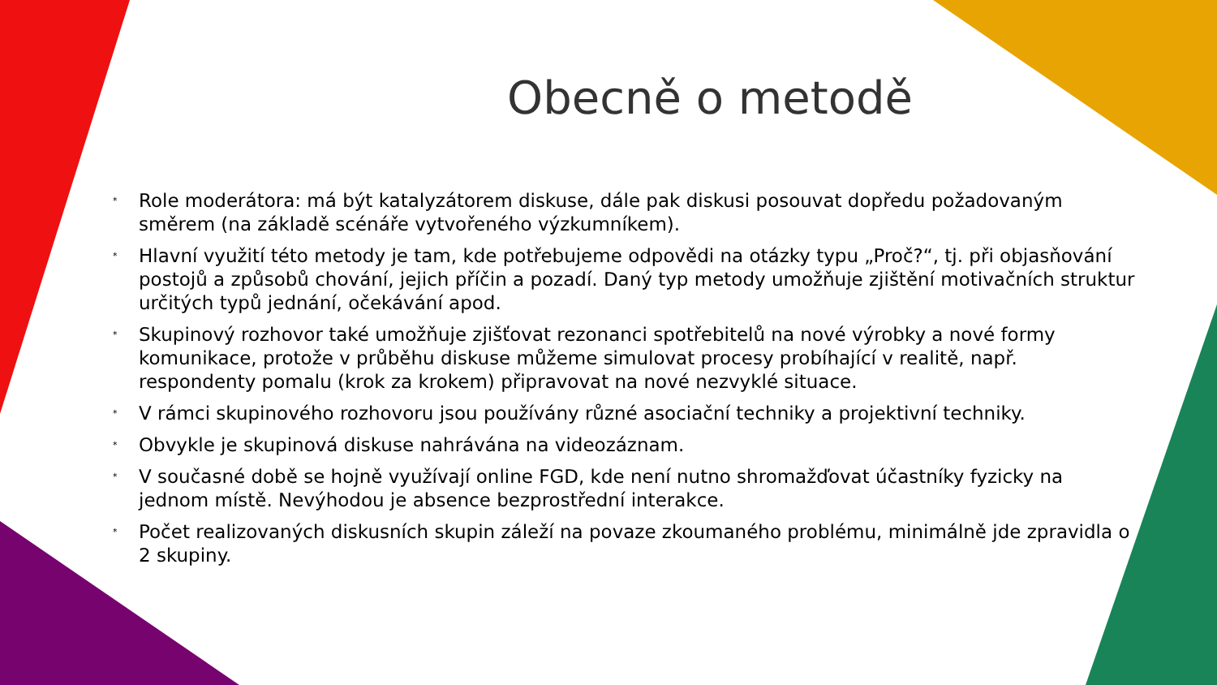Obecně o metodě
* Role moderátora: má být katalyzátorem diskuse, dále pak diskusi posouvat dopředu požadovaným směrem (na základě scénáře vytvořeného výzkumníkem).
* Hlavní využití této metody je tam, kde potřebujeme odpovědi na otázky typu „Proč?“, tj. při objasňování postojů a způsobů chování, jejich příčin a pozadí. Daný typ metody umožňuje zjištění motivačních struktur určitých typů jednání, očekávání apod.
* Skupinový rozhovor také umožňuje zjišťovat rezonanci spotřebitelů na nové výrobky a nové formy komunikace, protože v průběhu diskuse můžeme simulovat procesy probíhající v realitě, např. respondenty pomalu (krok za krokem) připravovat na nové nezvyklé situace.
* V rámci skupinového rozhovoru jsou používány různé asociační techniky a projektivní techniky.
* Obvykle je skupinová diskuse nahrávána na videozáznam.
* V současné době se hojně využívají online FGD, kde není nutno shromažďovat účastníky fyzicky na jednom místě. Nevýhodou je absence bezprostřední interakce.
* Počet realizovaných diskusních skupin záleží na povaze zkoumaného problému, minimálně jde zpravidla o 2 skupiny.